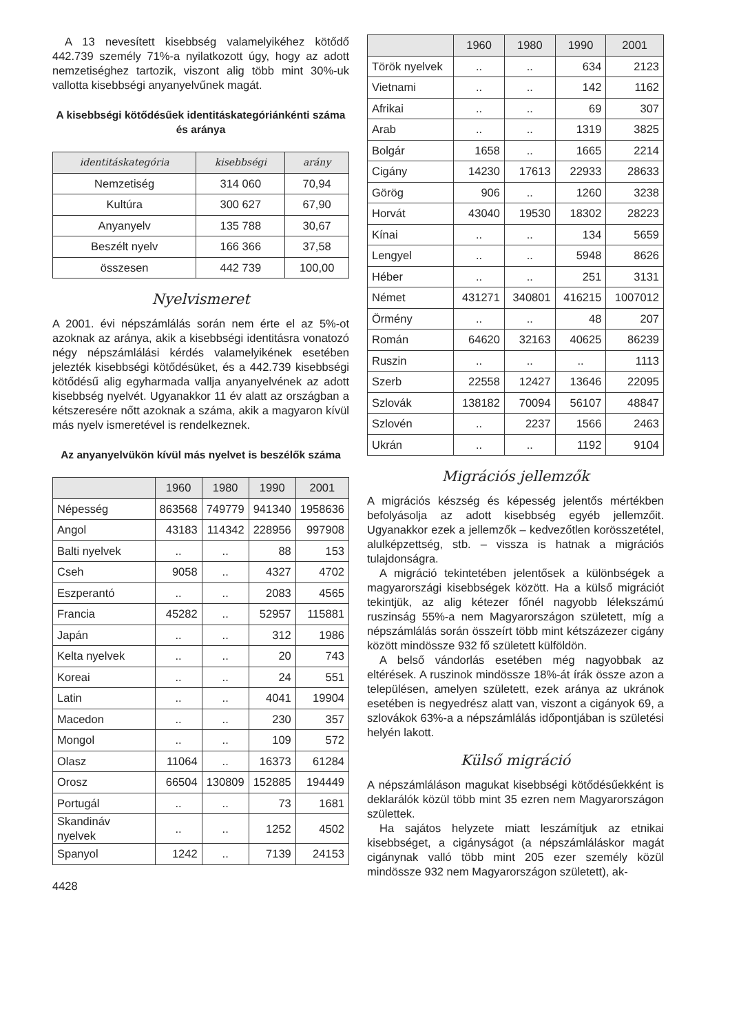A 13 nevesített kisebbség valamelyikéhez kötődő 442.739 személy 71%-a nyilatkozott úgy, hogy az adott nemzetiséghez tartozik, viszont alig több mint 30%-uk vallotta kisebbségi anyanyelvűnek magát.
A kisebbségi kötődésűek identitáskategóriánkénti száma és aránya
| identitáskategória | kisebbségi | arány |
| --- | --- | --- |
| Nemzetiség | 314 060 | 70,94 |
| Kultúra | 300 627 | 67,90 |
| Anyanyelv | 135 788 | 30,67 |
| Beszélt nyelv | 166 366 | 37,58 |
| összesen | 442 739 | 100,00 |
Nyelvismeret
A 2001. évi népszámlálás során nem érte el az 5%-ot azoknak az aránya, akik a kisebbségi identitásra vonatozó négy népszámlálási kérdés valamelyikének esetében jelezték kisebbségi kötődésüket, és a 442.739 kisebbségi kötődésű alig egyharmada vallja anyanyelvének az adott kisebbség nyelvét. Ugyanakkor 11 év alatt az országban a kétszeresére nőtt azoknak a száma, akik a magyaron kívül más nyelv ismeretével is rendelkeznek.
Az anyanyelvükön kívül más nyelvet is beszélők száma
| | 1960 | 1980 | 1990 | 2001 |
| --- | --- | --- | --- | --- |
| Népesség | 863568 | 749779 | 941340 | 1958636 |
| Angol | 43183 | 114342 | 228956 | 997908 |
| Balti nyelvek | .. | .. | 88 | 153 |
| Cseh | 9058 | .. | 4327 | 4702 |
| Eszperantó | .. | .. | 2083 | 4565 |
| Francia | 45282 | .. | 52957 | 115881 |
| Japán | .. | .. | 312 | 1986 |
| Kelta nyelvek | .. | .. | 20 | 743 |
| Koreai | .. | .. | 24 | 551 |
| Latin | .. | .. | 4041 | 19904 |
| Macedon | .. | .. | 230 | 357 |
| Mongol | .. | .. | 109 | 572 |
| Olasz | 11064 | .. | 16373 | 61284 |
| Orosz | 66504 | 130809 | 152885 | 194449 |
| Portugál | .. | .. | 73 | 1681 |
| Skandináv nyelvek | .. | .. | 1252 | 4502 |
| Spanyol | 1242 | .. | 7139 | 24153 |
4428
| | 1960 | 1980 | 1990 | 2001 |
| --- | --- | --- | --- | --- |
| Török nyelvek | .. | .. | 634 | 2123 |
| Vietnami | .. | .. | 142 | 1162 |
| Afrikai | .. | .. | 69 | 307 |
| Arab | .. | .. | 1319 | 3825 |
| Bolgár | 1658 | .. | 1665 | 2214 |
| Cigány | 14230 | 17613 | 22933 | 28633 |
| Görög | 906 | .. | 1260 | 3238 |
| Horvát | 43040 | 19530 | 18302 | 28223 |
| Kínai | .. | .. | 134 | 5659 |
| Lengyel | .. | .. | 5948 | 8626 |
| Héber | .. | .. | 251 | 3131 |
| Német | 431271 | 340801 | 416215 | 1007012 |
| Örmény | .. | .. | 48 | 207 |
| Román | 64620 | 32163 | 40625 | 86239 |
| Ruszin | .. | .. | .. | 1113 |
| Szerb | 22558 | 12427 | 13646 | 22095 |
| Szlovák | 138182 | 70094 | 56107 | 48847 |
| Szlovén | .. | 2237 | 1566 | 2463 |
| Ukrán | .. | .. | 1192 | 9104 |
Migrációs jellemzők
A migrációs készség és képesség jelentős mértékben befolyásolja az adott kisebbség egyéb jellemzőit. Ugyanakkor ezek a jellemzők – kedvezőtlen korösszetétel, alulképzettség, stb. – vissza is hatnak a migrációs tulajdonságra.
A migráció tekintetében jelentősek a különbségek a magyarországi kisebbségek között. Ha a külső migrációt tekintjük, az alig kétezer főnél nagyobb lélekszámú ruszinság 55%-a nem Magyarországon született, míg a népszámlálás során összeírt több mint kétszázezer cigány között mindössze 932 fő született külföldön.
A belső vándorlás esetében még nagyobbak az eltérések. A ruszinok mindössze 18%-át írák össze azon a településen, amelyen született, ezek aránya az ukránok esetében is negyedrész alatt van, viszont a cigányok 69, a szlovákok 63%-a a népszámlálás időpontjában is születési helyén lakott.
Külső migráció
A népszámláláson magukat kisebbségi kötődésűekként is deklarálók közül több mint 35 ezren nem Magyarországon születtek.
Ha sajátos helyzete miatt leszámítjuk az etnikai kisebbséget, a cigányságot (a népszámláláskor magát cigánynak valló több mint 205 ezer személy közül mindössze 932 nem Magyarországon született), ak-